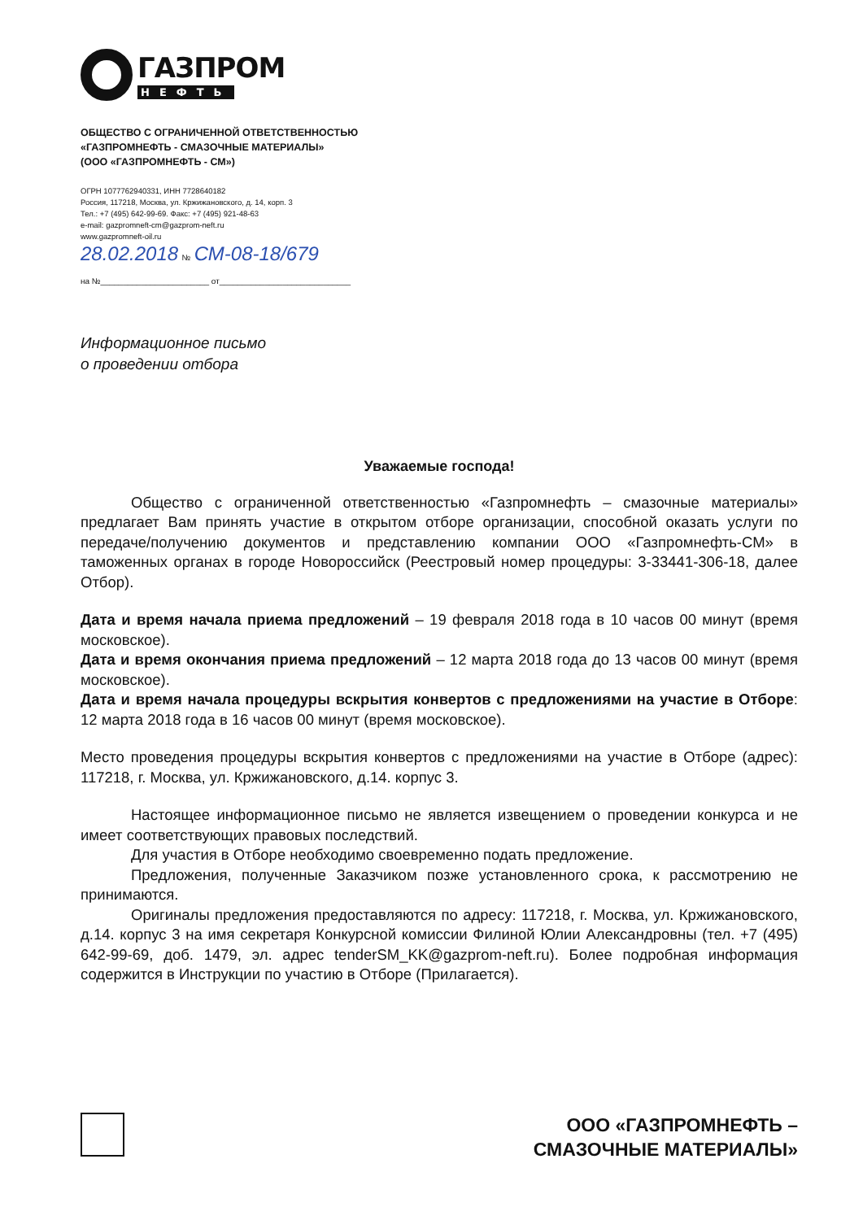ГАЗПРОМ
НЕФТЬ
ОБЩЕСТВО С ОГРАНИЧЕННОЙ ОТВЕТСТВЕННОСТЬЮ
«ГАЗПРОМНЕФТЬ - СМАЗОЧНЫЕ МАТЕРИАЛЫ»
(ООО «ГАЗПРОМНЕФТЬ - СМ»)
ОГРН 1077762940331, ИНН 7728640182
Россия, 117218, Москва, ул. Кржижановского, д. 14, корп. 3
Тел.: +7 (495) 642-99-69. Факс: +7 (495) 921-48-63
e-mail: gazpromneft-cm@gazprom-neft.ru
www.gazpromneft-oil.ru
28.02.2018 № СМ-08-18/679
на №________________________ от_____________________________
Информационное письмо
о проведении отбора
Уважаемые господа!
Общество с ограниченной ответственностью «Газпромнефть – смазочные материалы» предлагает Вам принять участие в открытом отборе организации, способной оказать услуги по передаче/получению документов и представлению компании ООО «Газпромнефть-СМ» в таможенных органах в городе Новороссийск (Реестровый номер процедуры: 3-33441-306-18, далее Отбор).
Дата и время начала приема предложений – 19 февраля 2018 года в 10 часов 00 минут (время московское).
Дата и время окончания приема предложений – 12 марта 2018 года до 13 часов 00 минут (время московское).
Дата и время начала процедуры вскрытия конвертов с предложениями на участие в Отборе: 12 марта 2018 года в 16 часов 00 минут (время московское).
Место проведения процедуры вскрытия конвертов с предложениями на участие в Отборе (адрес): 117218, г. Москва, ул. Кржижановского, д.14. корпус 3.
Настоящее информационное письмо не является извещением о проведении конкурса и не имеет соответствующих правовых последствий.
Для участия в Отборе необходимо своевременно подать предложение.
Предложения, полученные Заказчиком позже установленного срока, к рассмотрению не принимаются.
Оригиналы предложения предоставляются по адресу: 117218, г. Москва, ул. Кржижановского, д.14. корпус 3 на имя секретаря Конкурсной комиссии Филиной Юлии Александровны (тел. +7 (495) 642-99-69, доб. 1479, эл. адрес tenderSM_KK@gazprom-neft.ru). Более подробная информация содержится в Инструкции по участию в Отборе (Прилагается).
ООО «ГАЗПРОМНЕФТЬ –
СМАЗОЧНЫЕ МАТЕРИАЛЫ»